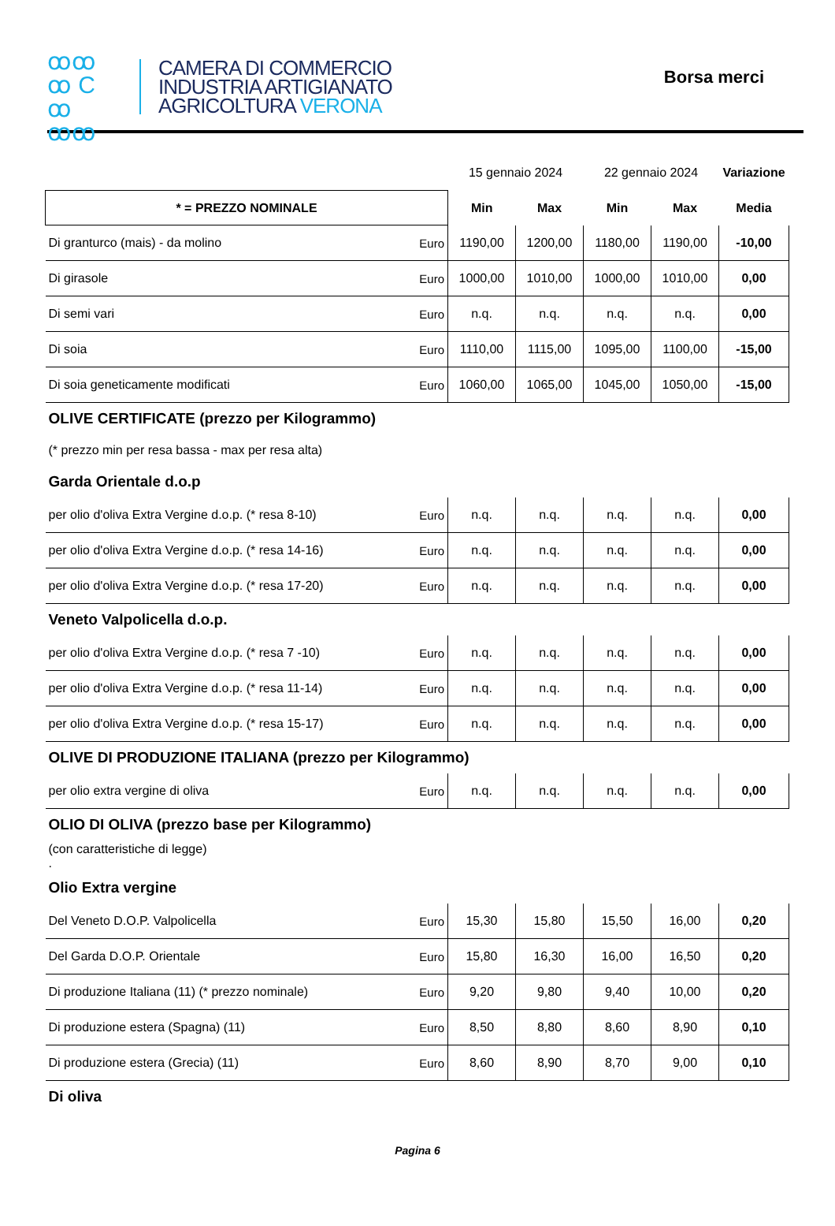ꝏꝏ
ꝏ C ꝏ
ꝏꝏ
CAMERA DI COMMERCIO
INDUSTRIA ARTIGIANATO
AGRICOLTURA VERONA
Borsa merci
| | | 15 gennaio 2024 | | 22 gennaio 2024 | | Variazione |
| * = PREZZO NOMINALE | | Min | Max | Min | Max | Media |
| Di granturco (mais) - da molino | Euro | 1190,00 | 1200,00 | 1180,00 | 1190,00 | -10,00 |
| Di girasole | Euro | 1000,00 | 1010,00 | 1000,00 | 1010,00 | 0,00 |
| Di semi vari | Euro | n.q. | n.q. | n.q. | n.q. | 0,00 |
| Di soia | Euro | 1110,00 | 1115,00 | 1095,00 | 1100,00 | -15,00 |
| Di soia geneticamente modificati | Euro | 1060,00 | 1065,00 | 1045,00 | 1050,00 | -15,00 |
| OLIVE CERTIFICATE (prezzo per Kilogrammo) | | | | | | |
| (* prezzo min per resa bassa - max per resa alta) | | | | | | |
| Garda Orientale d.o.p | | | | | | |
| per olio d'oliva Extra Vergine d.o.p. (* resa 8-10) | Euro | n.q. | n.q. | n.q. | n.q. | 0,00 |
| per olio d'oliva Extra Vergine d.o.p. (* resa 14-16) | Euro | n.q. | n.q. | n.q. | n.q. | 0,00 |
| per olio d'oliva Extra Vergine d.o.p. (* resa 17-20) | Euro | n.q. | n.q. | n.q. | n.q. | 0,00 |
| Veneto Valpolicella d.o.p. | | | | | | |
| per olio d'oliva Extra Vergine d.o.p. (* resa 7 -10) | Euro | n.q. | n.q. | n.q. | n.q. | 0,00 |
| per olio d'oliva Extra Vergine d.o.p. (* resa 11-14) | Euro | n.q. | n.q. | n.q. | n.q. | 0,00 |
| per olio d'oliva Extra Vergine d.o.p. (* resa 15-17) | Euro | n.q. | n.q. | n.q. | n.q. | 0,00 |
| OLIVE DI PRODUZIONE ITALIANA (prezzo per Kilogrammo) | | | | | | |
| per olio extra vergine di oliva | Euro | n.q. | n.q. | n.q. | n.q. | 0,00 |
| OLIO DI OLIVA (prezzo base per Kilogrammo) | | | | | | |
| (con caratteristiche di legge) . | | | | | | |
| Olio Extra vergine | | | | | | |
| Del Veneto D.O.P. Valpolicella | Euro | 15,30 | 15,80 | 15,50 | 16,00 | 0,20 |
| Del Garda D.O.P. Orientale | Euro | 15,80 | 16,30 | 16,00 | 16,50 | 0,20 |
| Di produzione Italiana (11) (* prezzo nominale) | Euro | 9,20 | 9,80 | 9,40 | 10,00 | 0,20 |
| Di produzione estera (Spagna) (11) | Euro | 8,50 | 8,80 | 8,60 | 8,90 | 0,10 |
| Di produzione estera (Grecia) (11) | Euro | 8,60 | 8,90 | 8,70 | 9,00 | 0,10 |
| Di oliva | | | | | | |
Pagina 6